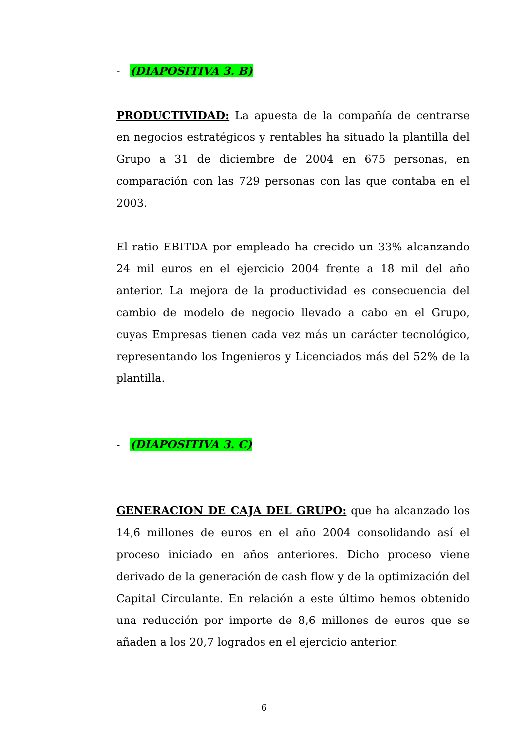- (DIAPOSITIVA 3. B)
PRODUCTIVIDAD: La apuesta de la compañía de centrarse en negocios estratégicos y rentables ha situado la plantilla del Grupo a 31 de diciembre de 2004 en 675 personas, en comparación con las 729 personas con las que contaba en el 2003.
El ratio EBITDA por empleado ha crecido un 33% alcanzando 24 mil euros en el ejercicio 2004 frente a 18 mil del año anterior. La mejora de la productividad es consecuencia del cambio de modelo de negocio llevado a cabo en el Grupo, cuyas Empresas tienen cada vez más un carácter tecnológico, representando los Ingenieros y Licenciados más del 52% de la plantilla.
- (DIAPOSITIVA 3. C)
GENERACION DE CAJA DEL GRUPO: que ha alcanzado los 14,6 millones de euros en el año 2004 consolidando así el proceso iniciado en años anteriores. Dicho proceso viene derivado de la generación de cash flow y de la optimización del Capital Circulante. En relación a este último hemos obtenido una reducción por importe de 8,6 millones de euros que se añaden a los 20,7 logrados en el ejercicio anterior.
6